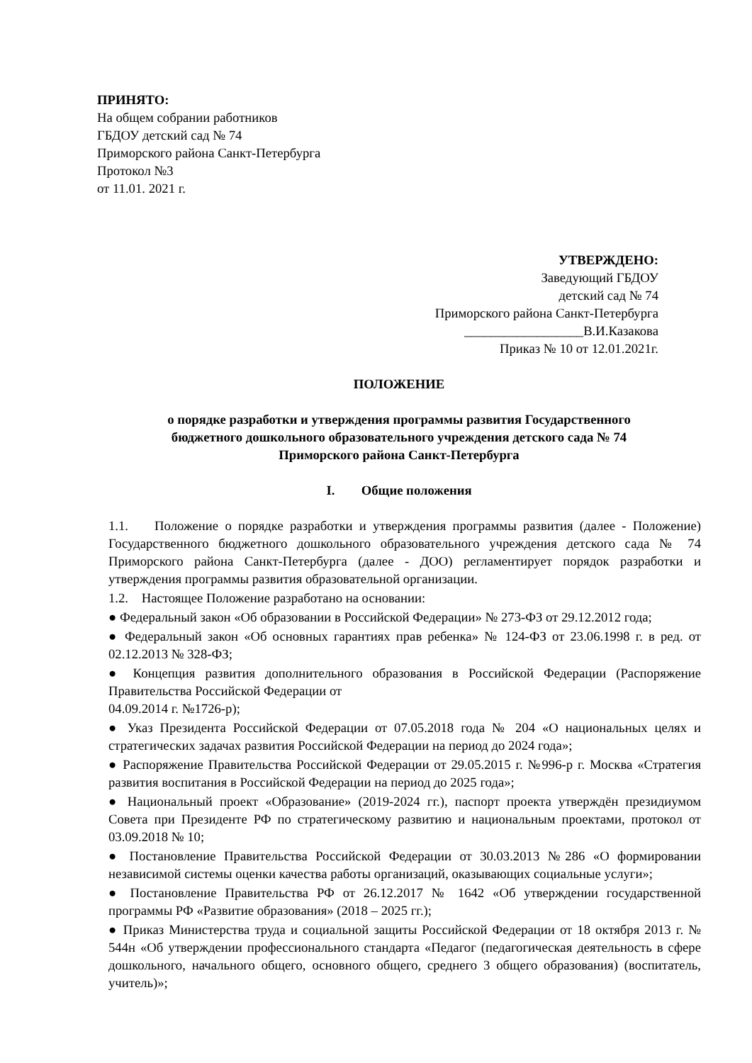ПРИНЯТО:
На общем собрании работников
ГБДОУ детский сад № 74
Приморского района Санкт-Петербурга
Протокол №3
от 11.01. 2021 г.
УТВЕРЖДЕНО:
Заведующий ГБДОУ
детский сад № 74
Приморского района Санкт-Петербурга
__________________В.И.Казакова
Приказ № 10 от 12.01.2021г.
ПОЛОЖЕНИЕ
о порядке разработки и утверждения программы развития Государственного
бюджетного дошкольного образовательного учреждения детского сада № 74
Приморского района Санкт-Петербурга
I. Общие положения
1.1. Положение о порядке разработки и утверждения программы развития (далее - Положение) Государственного бюджетного дошкольного образовательного учреждения детского сада № 74 Приморского района Санкт-Петербурга (далее - ДОО) регламентирует порядок разработки и утверждения программы развития образовательной организации.
1.2. Настоящее Положение разработано на основании:
● Федеральный закон «Об образовании в Российской Федерации» № 273-ФЗ от 29.12.2012 года;
● Федеральный закон «Об основных гарантиях прав ребенка» № 124-ФЗ от 23.06.1998 г. в ред. от 02.12.2013 № 328-ФЗ;
● Концепция развития дополнительного образования в Российской Федерации (Распоряжение Правительства Российской Федерации от
04.09.2014 г. №1726-р);
● Указ Президента Российской Федерации от 07.05.2018 года № 204 «О национальных целях и стратегических задачах развития Российской Федерации на период до 2024 года»;
● Распоряжение Правительства Российской Федерации от 29.05.2015 г. №996-р г. Москва «Стратегия развития воспитания в Российской Федерации на период до 2025 года»;
● Национальный проект «Образование» (2019-2024 гг.), паспорт проекта утверждён президиумом Совета при Президенте РФ по стратегическому развитию и национальным проектами, протокол от 03.09.2018 № 10;
● Постановление Правительства Российской Федерации от 30.03.2013 №286 «О формировании независимой системы оценки качества работы организаций, оказывающих социальные услуги»;
● Постановление Правительства РФ от 26.12.2017 № 1642 «Об утверждении государственной программы РФ «Развитие образования» (2018 – 2025 гг.);
● Приказ Министерства труда и социальной защиты Российской Федерации от 18 октября 2013 г. № 544н «Об утверждении профессионального стандарта «Педагог (педагогическая деятельность в сфере дошкольного, начального общего, основного общего, среднего 3 общего образования) (воспитатель, учитель)»;